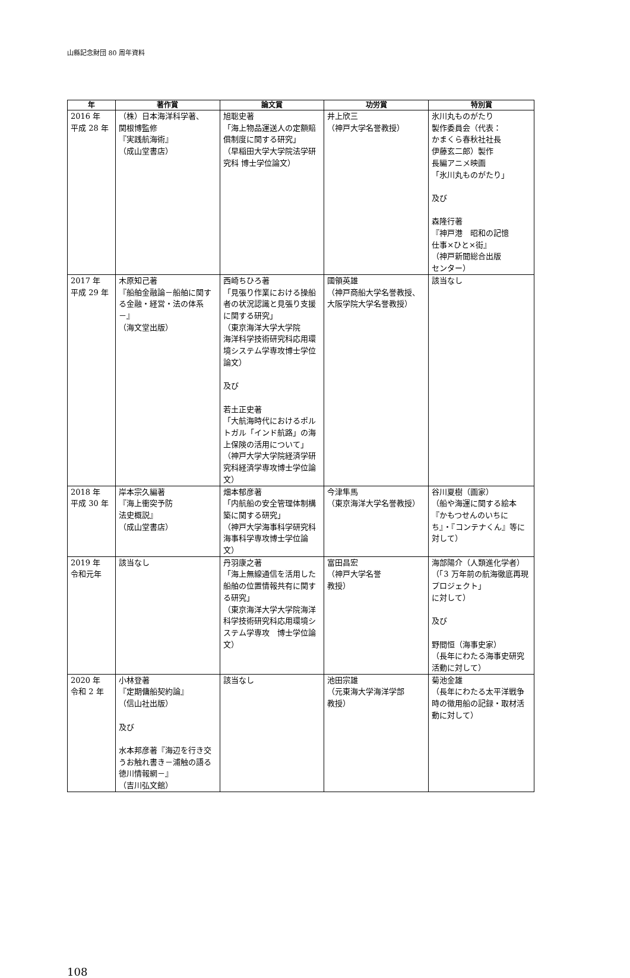山縣記念財団 80 周年資料
| 年 | 著作賞 | 論文賞 | 功労賞 | 特別賞 |
| --- | --- | --- | --- | --- |
| 2016 年 平成 28 年 | （株）日本海洋科学著、 関根博監修 『実践航海術』 （成山堂書店） | 旭聡史著 「海上物品運送人の定額賠償制度に関する研究」 （早稲田大学大学院法学研究科 博士学位論文） | 井上欣三 （神戸大学名誉教授） | 氷川丸ものがたり 製作委員会（代表： かまくら春秋社社長 伊藤玄二郎）製作 長編アニメ映画 「氷川丸ものがたり」 及び 森隆行著 『神戸港 昭和の記憶 仕事×ひと×街』 （神戸新聞総合出版 センター） |
| 2017 年 平成 29 年 | 木原知己著 『船舶金融論－船舶に関する金融・経営・法の体系－』 （海文堂出版） | 西崎ちひろ著 「見張り作業における操船者の状況認識と見張り支援に関する研究」 （東京海洋大学大学院 海洋科学技術研究科応用環境システム学専攻博士学位論文） 及び 若土正史著 「大航海時代におけるポルトガル「インド航路」の海上保険の活用について」 （神戸大学大学院経済学研究科経済学専攻博士学位論文） | 國領英雄 （神戸商船大学名誉教授、大阪学院大学名誉教授） | 該当なし |
| 2018 年 平成 30 年 | 岸本宗久編著 『海上衝突予防 法史概説』 （成山堂書店） | 畑本郁彦著 「内航船の安全管理体制構築に関する研究」 （神戸大学海事科学研究科海事科学専攻博士学位論文） | 今津隼馬 （東京海洋大学名誉教授） | 谷川夏樹（画家） （船や海運に関する絵本『かもつせんのいちにち』・『コンテナくん』等に対して） |
| 2019 年 令和元年 | 該当なし | 丹羽康之著 「海上無線通信を活用した船舶の位置情報共有に関する研究」 （東京海洋大学大学院海洋科学技術研究科応用環境システム学専攻 博士学位論文） | 富田昌宏 （神戸大学名誉 教授） | 海部陽介（人類進化学者） （「3 万年前の航海徹底再現プロジェクト」 に対して） 及び 野間恒（海事史家） （長年にわたる海事史研究活動に対して） |
| 2020 年 令和 2 年 | 小林登著 『定期傭船契約論』 （信山社出版） 及び 水本邦彦著『海辺を行き交うお触れ書き－浦触の語る徳川情報網－』 （吉川弘文館） | 該当なし | 池田宗雄 （元東海大学海洋学部 教授） | 菊池金雄 （長年にわたる太平洋戦争時の徴用船の記録・取材活動に対して） |
108